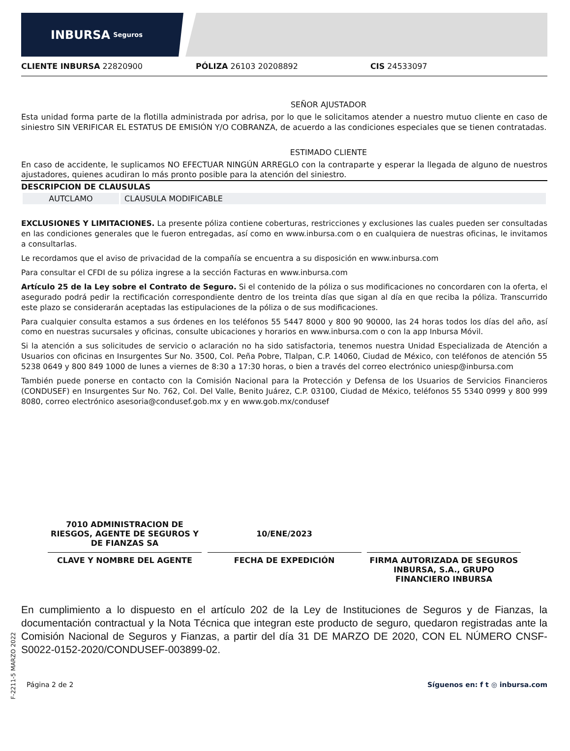INBURSA Seguros
CLIENTE INBURSA 22820900 PÓLIZA 26103 20208892 CIS 24533097
SEÑOR AJUSTADOR
Esta unidad forma parte de la flotilla administrada por adrisa, por lo que le solicitamos atender a nuestro mutuo cliente en caso de siniestro SIN VERIFICAR EL ESTATUS DE EMISIÓN Y/O COBRANZA, de acuerdo a las condiciones especiales que se tienen contratadas.
ESTIMADO CLIENTE
En caso de accidente, le suplicamos NO EFECTUAR NINGÚN ARREGLO con la contraparte y esperar la llegada de alguno de nuestros ajustadores, quienes acudiran lo más pronto posible para la atención del siniestro.
DESCRIPCION DE CLAUSULAS
| AUTCLAMO | CLAUSULA MODIFICABLE |
EXCLUSIONES Y LIMITACIONES. La presente póliza contiene coberturas, restricciones y exclusiones las cuales pueden ser consultadas en las condiciones generales que le fueron entregadas, así como en www.inbursa.com o en cualquiera de nuestras oficinas, le invitamos a consultarlas.
Le recordamos que el aviso de privacidad de la compañía se encuentra a su disposición en www.inbursa.com
Para consultar el CFDI de su póliza ingrese a la sección Facturas en www.inbursa.com
Artículo 25 de la Ley sobre el Contrato de Seguro. Si el contenido de la póliza o sus modificaciones no concordaren con la oferta, el asegurado podrá pedir la rectificación correspondiente dentro de los treinta días que sigan al día en que reciba la póliza. Transcurrido este plazo se considerarán aceptadas las estipulaciones de la póliza o de sus modificaciones.
Para cualquier consulta estamos a sus órdenes en los teléfonos 55 5447 8000 y 800 90 90000, las 24 horas todos los días del año, así como en nuestras sucursales y oficinas, consulte ubicaciones y horarios en www.inbursa.com o con la app Inbursa Móvil.
Si la atención a sus solicitudes de servicio o aclaración no ha sido satisfactoria, tenemos nuestra Unidad Especializada de Atención a Usuarios con oficinas en Insurgentes Sur No. 3500, Col. Peña Pobre, Tlalpan, C.P. 14060, Ciudad de México, con teléfonos de atención 55 5238 0649 y 800 849 1000 de lunes a viernes de 8:30 a 17:30 horas, o bien a través del correo electrónico uniesp@inbursa.com
También puede ponerse en contacto con la Comisión Nacional para la Protección y Defensa de los Usuarios de Servicios Financieros (CONDUSEF) en Insurgentes Sur No. 762, Col. Del Valle, Benito Juárez, C.P. 03100, Ciudad de México, teléfonos 55 5340 0999 y 800 999 8080, correo electrónico asesoria@condusef.gob.mx y en www.gob.mx/condusef
7010 ADMINISTRACION DE RIESGOS, AGENTE DE SEGUROS Y DE FIANZAS SA
CLAVE Y NOMBRE DEL AGENTE
10/ENE/2023
FECHA DE EXPEDICIÓN
FIRMA AUTORIZADA DE SEGUROS INBURSA, S.A., GRUPO FINANCIERO INBURSA
En cumplimiento a lo dispuesto en el artículo 202 de la Ley de Instituciones de Seguros y de Fianzas, la documentación contractual y la Nota Técnica que integran este producto de seguro, quedaron registradas ante la Comisión Nacional de Seguros y Fianzas, a partir del día 31 DE MARZO DE 2020, CON EL NÚMERO CNSF-S0022-0152-2020/CONDUSEF-003899-02.
Página 2 de 2 Síguenos en: f t ◎ inbursa.com
F-2211-5 MARZO 2022